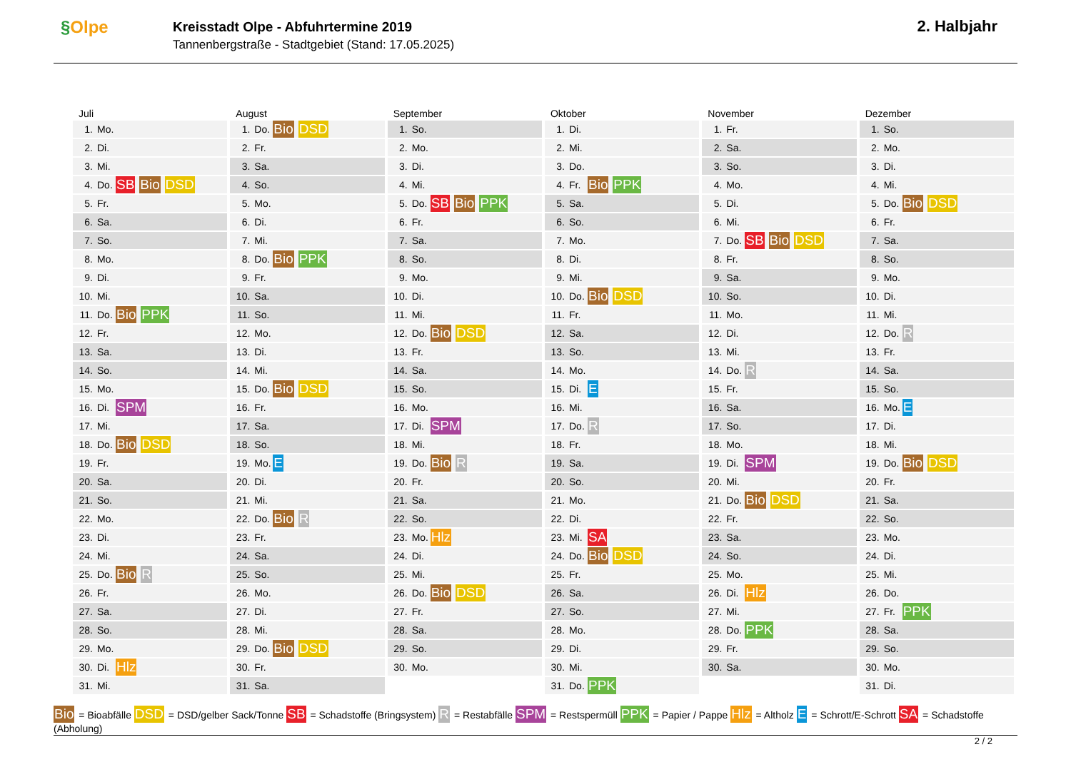§Olpe
Kreisstadt Olpe - Abfuhrtermine 2019
Tannenbergstraße - Stadtgebiet (Stand: 17.05.2025)
2. Halbjahr
Juli
| 1. | Mo. | |
| 2. | Di. | |
| 3. | Mi. | |
| 4. | Do. | SB Bio DSD |
| 5. | Fr. | |
| 6. | Sa. | |
| 7. | So. | |
| 8. | Mo. | |
| 9. | Di. | |
| 10. | Mi. | |
| 11. | Do. | Bio PPK |
| 12. | Fr. | |
| 13. | Sa. | |
| 14. | So. | |
| 15. | Mo. | |
| 16. | Di. | SPM |
| 17. | Mi. | |
| 18. | Do. | Bio DSD |
| 19. | Fr. | |
| 20. | Sa. | |
| 21. | So. | |
| 22. | Mo. | |
| 23. | Di. | |
| 24. | Mi. | |
| 25. | Do. | Bio R |
| 26. | Fr. | |
| 27. | Sa. | |
| 28. | So. | |
| 29. | Mo. | |
| 30. | Di. | Hlz |
| 31. | Mi. | |
August
| 1. | Do. | Bio DSD |
| 2. | Fr. | |
| 3. | Sa. | |
| 4. | So. | |
| 5. | Mo. | |
| 6. | Di. | |
| 7. | Mi. | |
| 8. | Do. | Bio PPK |
| 9. | Fr. | |
| 10. | Sa. | |
| 11. | So. | |
| 12. | Mo. | |
| 13. | Di. | |
| 14. | Mi. | |
| 15. | Do. | Bio DSD |
| 16. | Fr. | |
| 17. | Sa. | |
| 18. | So. | |
| 19. | Mo. | E |
| 20. | Di. | |
| 21. | Mi. | |
| 22. | Do. | Bio R |
| 23. | Fr. | |
| 24. | Sa. | |
| 25. | So. | |
| 26. | Mo. | |
| 27. | Di. | |
| 28. | Mi. | |
| 29. | Do. | Bio DSD |
| 30. | Fr. | |
| 31. | Sa. | |
September
| 1. | So. | |
| 2. | Mo. | |
| 3. | Di. | |
| 4. | Mi. | |
| 5. | Do. | SB Bio PPK |
| 6. | Fr. | |
| 7. | Sa. | |
| 8. | So. | |
| 9. | Mo. | |
| 10. | Di. | |
| 11. | Mi. | |
| 12. | Do. | Bio DSD |
| 13. | Fr. | |
| 14. | Sa. | |
| 15. | So. | |
| 16. | Mo. | |
| 17. | Di. | SPM |
| 18. | Mi. | |
| 19. | Do. | Bio R |
| 20. | Fr. | |
| 21. | Sa. | |
| 22. | So. | |
| 23. | Mo. | Hlz |
| 24. | Di. | |
| 25. | Mi. | |
| 26. | Do. | Bio DSD |
| 27. | Fr. | |
| 28. | Sa. | |
| 29. | So. | |
| 30. | Mo. | |
Oktober
| 1. | Di. | |
| 2. | Mi. | |
| 3. | Do. | |
| 4. | Fr. | Bio PPK |
| 5. | Sa. | |
| 6. | So. | |
| 7. | Mo. | |
| 8. | Di. | |
| 9. | Mi. | |
| 10. | Do. | Bio DSD |
| 11. | Fr. | |
| 12. | Sa. | |
| 13. | So. | |
| 14. | Mo. | |
| 15. | Di. | E |
| 16. | Mi. | |
| 17. | Do. | R |
| 18. | Fr. | |
| 19. | Sa. | |
| 20. | So. | |
| 21. | Mo. | |
| 22. | Di. | |
| 23. | Mi. | SA |
| 24. | Do. | Bio DSD |
| 25. | Fr. | |
| 26. | Sa. | |
| 27. | So. | |
| 28. | Mo. | |
| 29. | Di. | |
| 30. | Mi. | |
| 31. | Do. | PPK |
November
| 1. | Fr. | |
| 2. | Sa. | |
| 3. | So. | |
| 4. | Mo. | |
| 5. | Di. | |
| 6. | Mi. | |
| 7. | Do. | SB Bio DSD |
| 8. | Fr. | |
| 9. | Sa. | |
| 10. | So. | |
| 11. | Mo. | |
| 12. | Di. | |
| 13. | Mi. | |
| 14. | Do. | R |
| 15. | Fr. | |
| 16. | Sa. | |
| 17. | So. | |
| 18. | Mo. | |
| 19. | Di. | SPM |
| 20. | Mi. | |
| 21. | Do. | Bio DSD |
| 22. | Fr. | |
| 23. | Sa. | |
| 24. | So. | |
| 25. | Mo. | |
| 26. | Di. | Hlz |
| 27. | Mi. | |
| 28. | Do. | PPK |
| 29. | Fr. | |
| 30. | Sa. | |
Dezember
| 1. | So. | |
| 2. | Mo. | |
| 3. | Di. | |
| 4. | Mi. | |
| 5. | Do. | Bio DSD |
| 6. | Fr. | |
| 7. | Sa. | |
| 8. | So. | |
| 9. | Mo. | |
| 10. | Di. | |
| 11. | Mi. | |
| 12. | Do. | R |
| 13. | Fr. | |
| 14. | Sa. | |
| 15. | So. | |
| 16. | Mo. | E |
| 17. | Di. | |
| 18. | Mi. | |
| 19. | Do. | Bio DSD |
| 20. | Fr. | |
| 21. | Sa. | |
| 22. | So. | |
| 23. | Mo. | |
| 24. | Di. | |
| 25. | Mi. | |
| 26. | Do. | |
| 27. | Fr. | PPK |
| 28. | Sa. | |
| 29. | So. | |
| 30. | Mo. | |
| 31. | Di. | |
Bio = Bioabfälle DSD = DSD/gelber Sack/Tonne SB = Schadstoffe (Bringsystem) R = Restabfälle SPM = Restspermüll PPK = Papier / Pappe Hlz = Altholz E = Schrott/E-Schrott SA = Schadstoffe (Abholung)
2 / 2